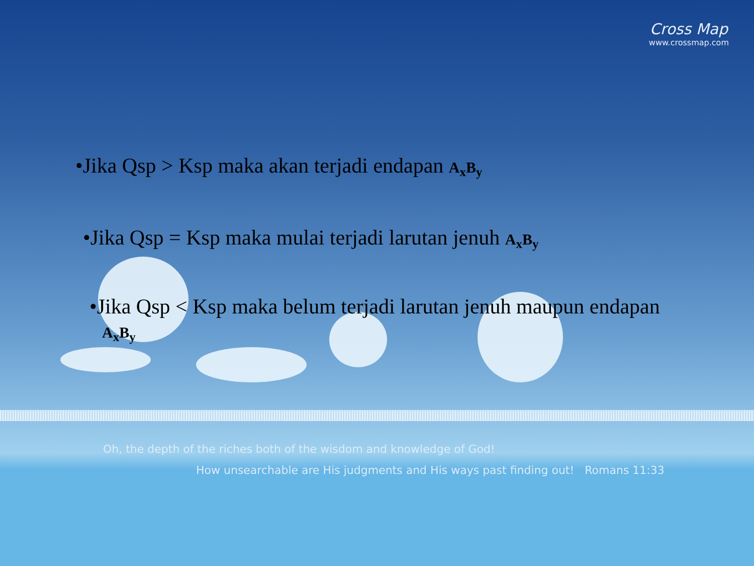Cross Map
www.crossmap.com
•Jika Qsp > Ksp maka akan terjadi endapan A<sub>x</sub>B<sub>y</sub>
•Jika Qsp = Ksp maka mulai terjadi larutan jenuh A<sub>x</sub>B<sub>y</sub>
•Jika Qsp < Ksp maka belum terjadi larutan jenuh maupun endapan
A<sub>x</sub>B<sub>y</sub>
Oh, the depth of the riches both of the wisdom and knowledge of God!
How unsearchable are His judgments and His ways past finding out! Romans 11:33